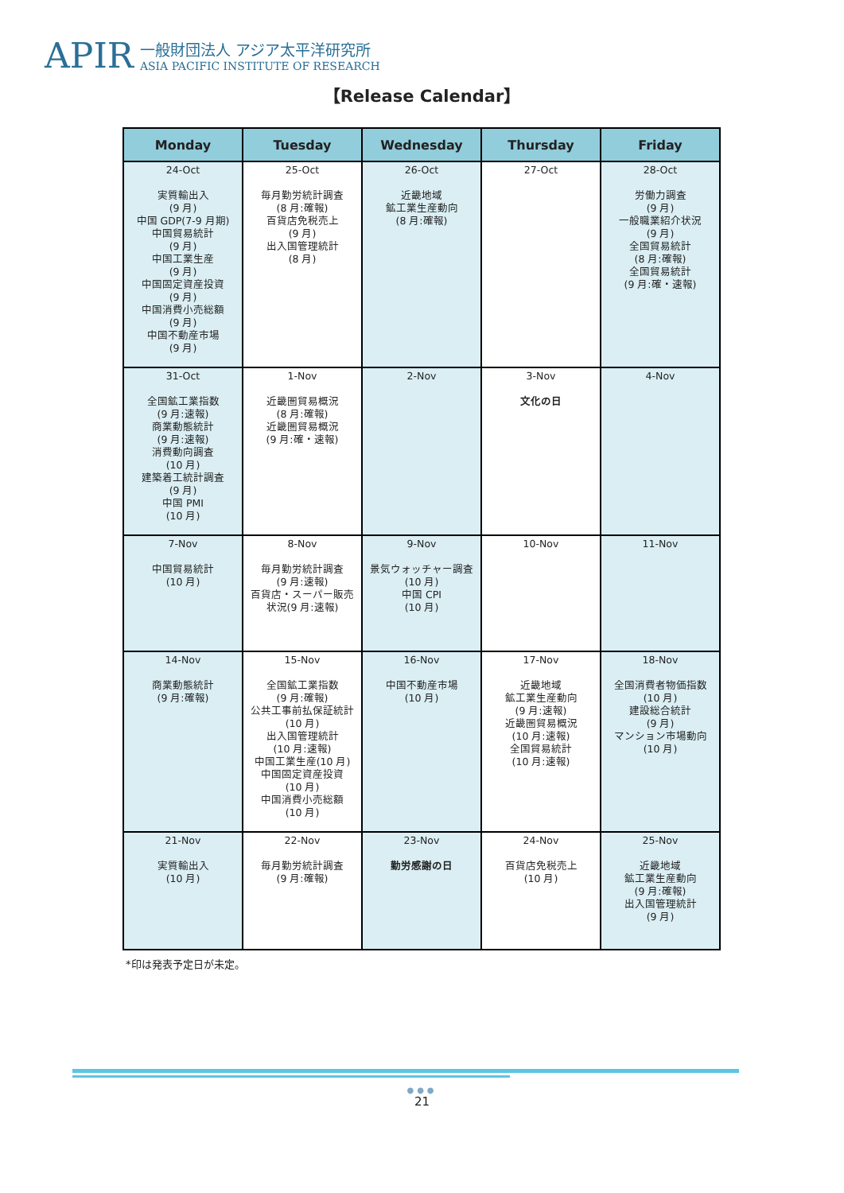APIR
一般財団法人 アジア太平洋研究所
ASIA PACIFIC INSTITUTE OF RESEARCH
【Release Calendar】
| Monday | Tuesday | Wednesday | Thursday | Friday |
| --- | --- | --- | --- | --- |
| 24-Oct 実質輸出入 (9 月) 中国 GDP(7-9 月期) 中国貿易統計 (9 月) 中国工業生産 (9 月) 中国固定資産投資 (9 月) 中国消費小売総額 (9 月) 中国不動産市場 (9 月) | 25-Oct 毎月勤労統計調査 (8 月:確報) 百貨店免税売上 (9 月) 出入国管理統計 (8 月) | 26-Oct 近畿地域 鉱工業生産動向 (8 月:確報) | 27-Oct | 28-Oct 労働力調査 (9 月) 一般職業紹介状況 (9 月) 全国貿易統計 (8 月:確報) 全国貿易統計 (9 月:確・速報) |
| 31-Oct 全国鉱工業指数 (9 月:速報) 商業動態統計 (9 月:速報) 消費動向調査 (10 月) 建築着工統計調査 (9 月) 中国 PMI (10 月) | 1-Nov 近畿圏貿易概況 (8 月:確報) 近畿圏貿易概況 (9 月:確・速報) | 2-Nov | 3-Nov 文化の日 | 4-Nov |
| 7-Nov 中国貿易統計 (10 月) | 8-Nov 毎月勤労統計調査 (9 月:速報) 百貨店・スーパー販売 状況(9 月:速報) | 9-Nov 景気ウォッチャー調査 (10 月) 中国 CPI (10 月) | 10-Nov | 11-Nov |
| 14-Nov 商業動態統計 (9 月:確報) | 15-Nov 全国鉱工業指数 (9 月:確報) 公共工事前払保証統計 (10 月) 出入国管理統計 (10 月:速報) 中国工業生産(10 月) 中国固定資産投資 (10 月) 中国消費小売総額 (10 月) | 16-Nov 中国不動産市場 (10 月) | 17-Nov 近畿地域 鉱工業生産動向 (9 月:速報) 近畿圏貿易概況 (10 月:速報) 全国貿易統計 (10 月:速報) | 18-Nov 全国消費者物価指数 (10 月) 建設総合統計 (9 月) マンション市場動向 (10 月) |
| 21-Nov 実質輸出入 (10 月) | 22-Nov 毎月勤労統計調査 (9 月:確報) | 23-Nov 勤労感謝の日 | 24-Nov 百貨店免税売上 (10 月) | 25-Nov 近畿地域 鉱工業生産動向 (9 月:確報) 出入国管理統計 (9 月) |
*印は発表予定日が未定。
●●●
21